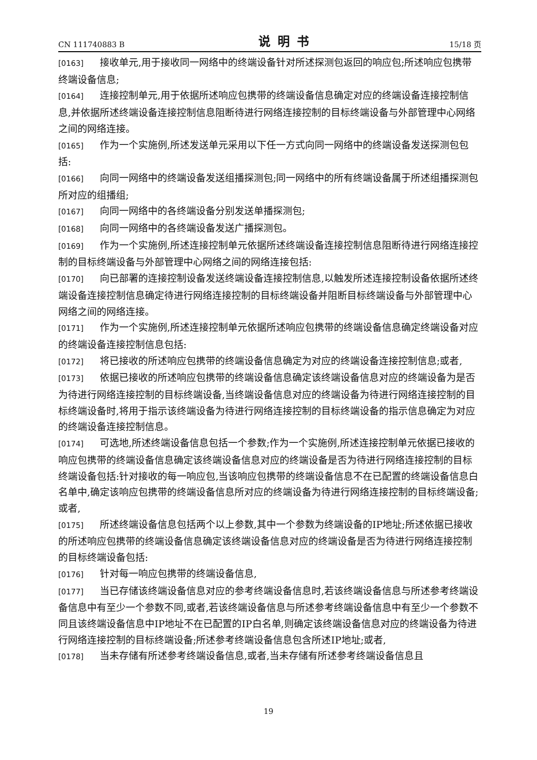CN 111740883 B 说明书 15/18 页
[0163] 接收单元,用于接收同一网络中的终端设备针对所述探测包返回的响应包;所述响应包携带终端设备信息;
[0164] 连接控制单元,用于依据所述响应包携带的终端设备信息确定对应的终端设备连接控制信息,并依据所述终端设备连接控制信息阻断待进行网络连接控制的目标终端设备与外部管理中心网络之间的网络连接。
[0165] 作为一个实施例,所述发送单元采用以下任一方式向同一网络中的终端设备发送探测包包括:
[0166] 向同一网络中的终端设备发送组播探测包;同一网络中的所有终端设备属于所述组播探测包所对应的组播组;
[0167] 向同一网络中的各终端设备分别发送单播探测包;
[0168] 向同一网络中的各终端设备发送广播探测包。
[0169] 作为一个实施例,所述连接控制单元依据所述终端设备连接控制信息阻断待进行网络连接控制的目标终端设备与外部管理中心网络之间的网络连接包括:
[0170] 向已部署的连接控制设备发送终端设备连接控制信息,以触发所述连接控制设备依据所述终端设备连接控制信息确定待进行网络连接控制的目标终端设备并阻断目标终端设备与外部管理中心网络之间的网络连接。
[0171] 作为一个实施例,所述连接控制单元依据所述响应包携带的终端设备信息确定终端设备对应的终端设备连接控制信息包括:
[0172] 将已接收的所述响应包携带的终端设备信息确定为对应的终端设备连接控制信息;或者,
[0173] 依据已接收的所述响应包携带的终端设备信息确定该终端设备信息对应的终端设备为是否为待进行网络连接控制的目标终端设备,当终端设备信息对应的终端设备为待进行网络连接控制的目标终端设备时,将用于指示该终端设备为待进行网络连接控制的目标终端设备的指示信息确定为对应的终端设备连接控制信息。
[0174] 可选地,所述终端设备信息包括一个参数;作为一个实施例,所述连接控制单元依据已接收的响应包携带的终端设备信息确定该终端设备信息对应的终端设备是否为待进行网络连接控制的目标终端设备包括:针对接收的每一响应包,当该响应包携带的终端设备信息不在已配置的终端设备信息白名单中,确定该响应包携带的终端设备信息所对应的终端设备为待进行网络连接控制的目标终端设备;或者,
[0175] 所述终端设备信息包括两个以上参数,其中一个参数为终端设备的IP地址;所述依据已接收的所述响应包携带的终端设备信息确定该终端设备信息对应的终端设备是否为待进行网络连接控制的目标终端设备包括:
[0176] 针对每一响应包携带的终端设备信息,
[0177] 当已存储该终端设备信息对应的参考终端设备信息时,若该终端设备信息与所述参考终端设备信息中有至少一个参数不同,或者,若该终端设备信息与所述参考终端设备信息中有至少一个参数不同且该终端设备信息中IP地址不在已配置的IP白名单,则确定该终端设备信息对应的终端设备为待进行网络连接控制的目标终端设备;所述参考终端设备信息包含所述IP地址;或者,
[0178] 当未存储有所述参考终端设备信息,或者,当未存储有所述参考终端设备信息且
19